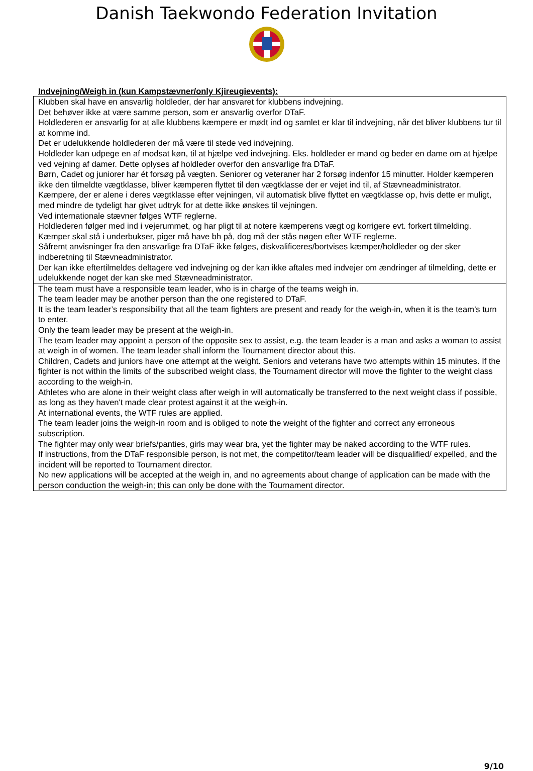Danish Taekwondo Federation Invitation
Indvejning/Weigh in (kun Kampstævner/only Kjireugievents):
| Klubben skal have en ansvarlig holdleder, der har ansvaret for klubbens indvejning. Det behøver ikke at være samme person, som er ansvarlig overfor DTaF. Holdlederen er ansvarlig for at alle klubbens kæmpere er mødt ind og samlet er klar til indvejning, når det bliver klubbens tur til at komme ind. Det er udelukkende holdlederen der må være til stede ved indvejning. Holdleder kan udpege en af modsat køn, til at hjælpe ved indvejning. Eks. holdleder er mand og beder en dame om at hjælpe ved vejning af damer. Dette oplyses af holdleder overfor den ansvarlige fra DTaF. Børn, Cadet og juniorer har ét forsøg på vægten. Seniorer og veteraner har 2 forsøg indenfor 15 minutter. Holder kæmperen ikke den tilmeldte vægtklasse, bliver kæmperen flyttet til den vægtklasse der er vejet ind til, af Stævneadministrator. Kæmpere, der er alene i deres vægtklasse efter vejningen, vil automatisk blive flyttet en vægtklasse op, hvis dette er muligt, med mindre de tydeligt har givet udtryk for at dette ikke ønskes til vejningen. Ved internationale stævner følges WTF reglerne. Holdlederen følger med ind i vejerummet, og har pligt til at notere kæmperens vægt og korrigere evt. forkert tilmelding. Kæmper skal stå i underbukser, piger må have bh på, dog må der stås nøgen efter WTF reglerne. Såfremt anvisninger fra den ansvarlige fra DTaF ikke følges, diskvalificeres/bortvises kæmper/holdleder og der sker indberetning til Stævneadministrator. Der kan ikke eftertilmeldes deltagere ved indvejning og der kan ikke aftales med indvejer om ændringer af tilmelding, dette er udelukkende noget der kan ske med Stævneadministrator. |
| The team must have a responsible team leader, who is in charge of the teams weigh in. The team leader may be another person than the one registered to DTaF. It is the team leader’s responsibility that all the team fighters are present and ready for the weigh-in, when it is the team’s turn to enter. Only the team leader may be present at the weigh-in. The team leader may appoint a person of the opposite sex to assist, e.g. the team leader is a man and asks a woman to assist at weigh in of women. The team leader shall inform the Tournament director about this. Children, Cadets and juniors have one attempt at the weight. Seniors and veterans have two attempts within 15 minutes. If the fighter is not within the limits of the subscribed weight class, the Tournament director will move the fighter to the weight class according to the weigh-in. Athletes who are alone in their weight class after weigh in will automatically be transferred to the next weight class if possible, as long as they haven't made clear protest against it at the weigh-in. At international events, the WTF rules are applied. The team leader joins the weigh-in room and is obliged to note the weight of the fighter and correct any erroneous subscription. The fighter may only wear briefs/panties, girls may wear bra, yet the fighter may be naked according to the WTF rules. If instructions, from the DTaF responsible person, is not met, the competitor/team leader will be disqualified/ expelled, and the incident will be reported to Tournament director. No new applications will be accepted at the weigh in, and no agreements about change of application can be made with the person conduction the weigh-in; this can only be done with the Tournament director. |
9/10